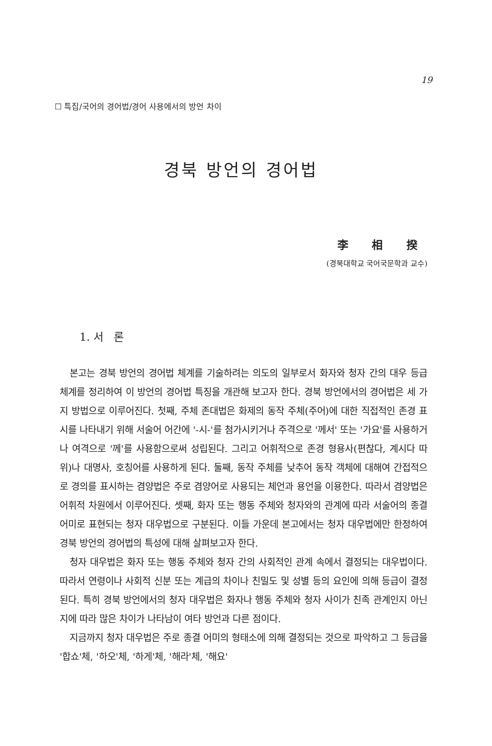19
☐ 특집/국어의 경어법/경어 사용에서의 방언 차이
경북 방언의 경어법
李 相 揆
(경북대학교 국어국문학과 교수)
1. 서 론
본고는 경북 방언의 경어법 체계를 기술하려는 의도의 일부로서 화자와 청자 간의 대우 등급 체계를 정리하여 이 방언의 경어법 특징을 개관해 보고자 한다. 경북 방언에서의 경어법은 세 가지 방법으로 이루어진다. 첫째, 주체 존대법은 화제의 동작 주체(주어)에 대한 직접적인 존경 표시를 나타내기 위해 서술어 어간에 '-시-'를 첨가시키거나 주격으로 '께서' 또는 '가요'를 사용하거나 여격으로 '께'를 사용함으로써 성립된다. 그리고 어휘적으로 존경 형용사(편찮다, 계시다 따위)나 대명사, 호칭어를 사용하게 된다. 둘째, 동작 주체를 낮추어 동작 객체에 대해여 간접적으로 경의를 표시하는 겸양법은 주로 겸양어로 사용되는 체언과 용언을 이용한다. 따라서 겸양법은 어휘적 차원에서 이루어진다. 셋째, 화자 또는 행동 주체와 청자와의 관계에 따라 서술어의 종결 어미로 표현되는 청자 대우법으로 구분된다. 이들 가운데 본고에서는 청자 대우법에만 한정하여 경북 방언의 경어법의 특성에 대해 살펴보고자 한다.
청자 대우법은 화자 또는 행동 주체와 청자 간의 사회적인 관계 속에서 결정되는 대우법이다. 따라서 연령이나 사회적 신분 또는 계급의 차이나 친밀도 및 성별 등의 요인에 의해 등급이 결정된다. 특히 경북 방언에서의 청자 대우법은 화자나 행동 주체와 청자 사이가 친족 관계인지 아닌지에 따라 많은 차이가 나타남이 여타 방언과 다른 점이다.
지금까지 청자 대우법은 주로 종결 어미의 형태소에 의해 결정되는 것으로 파악하고 그 등급을 '합쇼'체, '하오'체, '하게'체, '해라'체, '해요'